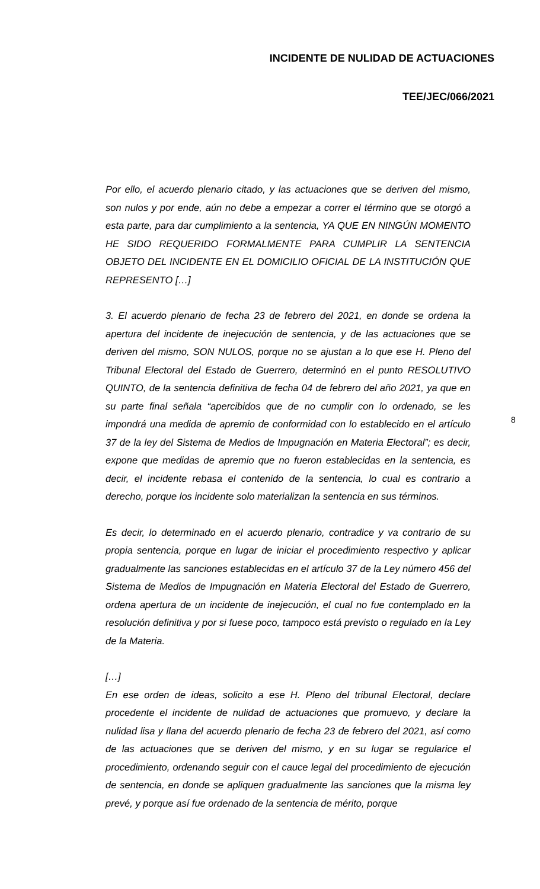INCIDENTE DE NULIDAD DE ACTUACIONES
TEE/JEC/066/2021
Por ello, el acuerdo plenario citado, y las actuaciones que se deriven del mismo, son nulos y por ende, aún no debe a empezar a correr el término que se otorgó a esta parte, para dar cumplimiento a la sentencia, YA QUE EN NINGÚN MOMENTO HE SIDO REQUERIDO FORMALMENTE PARA CUMPLIR LA SENTENCIA OBJETO DEL INCIDENTE EN EL DOMICILIO OFICIAL DE LA INSTITUCIÓN QUE REPRESENTO […]
3. El acuerdo plenario de fecha 23 de febrero del 2021, en donde se ordena la apertura del incidente de inejecución de sentencia, y de las actuaciones que se deriven del mismo, SON NULOS, porque no se ajustan a lo que ese H. Pleno del Tribunal Electoral del Estado de Guerrero, determinó en el punto RESOLUTIVO QUINTO, de la sentencia definitiva de fecha 04 de febrero del año 2021, ya que en su parte final señala “apercibidos que de no cumplir con lo ordenado, se les impondrá una medida de apremio de conformidad con lo establecido en el artículo 37 de la ley del Sistema de Medios de Impugnación en Materia Electoral”; es decir, expone que medidas de apremio que no fueron establecidas en la sentencia, es decir, el incidente rebasa el contenido de la sentencia, lo cual es contrario a derecho, porque los incidente solo materializan la sentencia en sus términos.
Es decir, lo determinado en el acuerdo plenario, contradice y va contrario de su propia sentencia, porque en lugar de iniciar el procedimiento respectivo y aplicar gradualmente las sanciones establecidas en el artículo 37 de la Ley número 456 del Sistema de Medios de Impugnación en Materia Electoral del Estado de Guerrero, ordena apertura de un incidente de inejecución, el cual no fue contemplado en la resolución definitiva y por si fuese poco, tampoco está previsto o regulado en la Ley de la Materia.
[…]
En ese orden de ideas, solicito a ese H. Pleno del tribunal Electoral, declare procedente el incidente de nulidad de actuaciones que promuevo, y declare la nulidad lisa y llana del acuerdo plenario de fecha 23 de febrero del 2021, así como de las actuaciones que se deriven del mismo, y en su lugar se regularice el procedimiento, ordenando seguir con el cauce legal del procedimiento de ejecución de sentencia, en donde se apliquen gradualmente las sanciones que la misma ley prevé, y porque así fue ordenado de la sentencia de mérito, porque
8